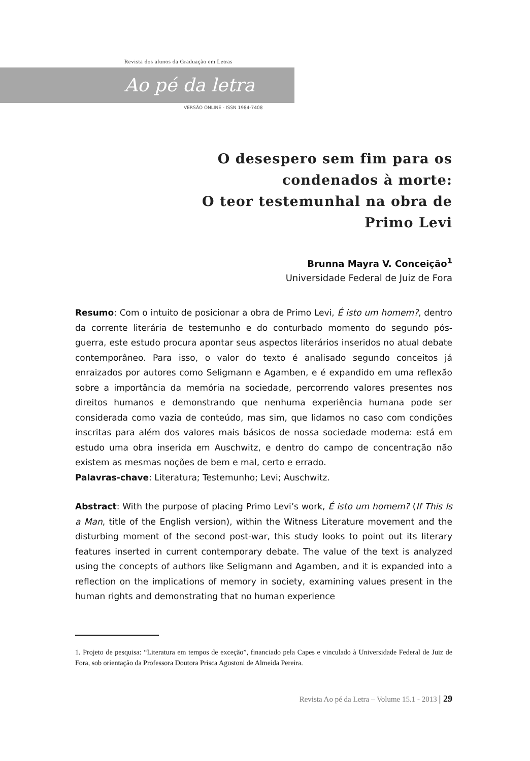Revista dos alunos da Graduação em Letras
Ao pé da letra
VERSÃO ONLINE - ISSN 1984-7408
O desespero sem fim para os condenados à morte:
O teor testemunhal na obra de Primo Levi
Brunna Mayra V. Conceição<sup>1</sup>
Universidade Federal de Juiz de Fora
Resumo: Com o intuito de posicionar a obra de Primo Levi, É isto um homem?, dentro da corrente literária de testemunho e do conturbado momento do segundo pós-guerra, este estudo procura apontar seus aspectos literários inseridos no atual debate contemporâneo. Para isso, o valor do texto é analisado segundo conceitos já enraizados por autores como Seligmann e Agamben, e é expandido em uma reflexão sobre a importância da memória na sociedade, percorrendo valores presentes nos direitos humanos e demonstrando que nenhuma experiência humana pode ser considerada como vazia de conteúdo, mas sim, que lidamos no caso com condições inscritas para além dos valores mais básicos de nossa sociedade moderna: está em estudo uma obra inserida em Auschwitz, e dentro do campo de concentração não existem as mesmas noções de bem e mal, certo e errado.
Palavras-chave: Literatura; Testemunho; Levi; Auschwitz.
Abstract: With the purpose of placing Primo Levi’s work, É isto um homem? (If This Is a Man, title of the English version), within the Witness Literature movement and the disturbing moment of the second post-war, this study looks to point out its literary features inserted in current contemporary debate. The value of the text is analyzed using the concepts of authors like Seligmann and Agamben, and it is expanded into a reflection on the implications of memory in society, examining values present in the human rights and demonstrating that no human experience
1. Projeto de pesquisa: “Literatura em tempos de exceção”, financiado pela Capes e vinculado à Universidade Federal de Juiz de Fora, sob orientação da Professora Doutora Prisca Agustoni de Almeida Pereira.
Revista Ao pé da Letra – Volume 15.1 - 2013 | 29